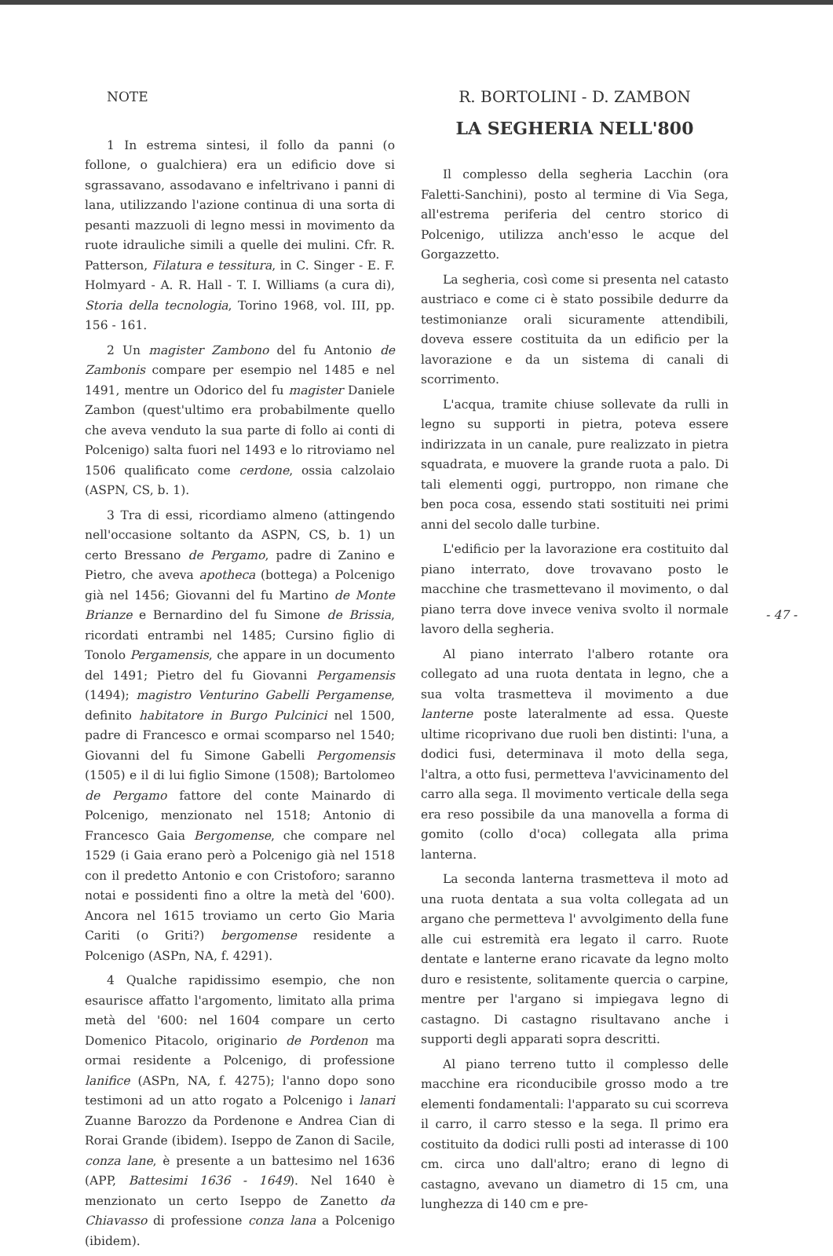NOTE
1 In estrema sintesi, il follo da panni (o follone, o gualchiera) era un edificio dove si sgrassavano, assodavano e infeltrivano i panni di lana, utilizzando l'azione continua di una sorta di pesanti mazzuoli di legno messi in movimento da ruote idrauliche simili a quelle dei mulini. Cfr. R. Patterson, Filatura e tessitura, in C. Singer - E. F. Holmyard - A. R. Hall - T. I. Williams (a cura di), Storia della tecnologia, Torino 1968, vol. III, pp. 156 - 161.
2 Un magister Zambono del fu Antonio de Zambonis compare per esempio nel 1485 e nel 1491, mentre un Odorico del fu magister Daniele Zambon (quest'ultimo era probabilmente quello che aveva venduto la sua parte di follo ai conti di Polcenigo) salta fuori nel 1493 e lo ritroviamo nel 1506 qualificato come cerdone, ossia calzolaio (ASPN, CS, b. 1).
3 Tra di essi, ricordiamo almeno (attingendo nell'occasione soltanto da ASPN, CS, b. 1) un certo Bressano de Pergamo, padre di Zanino e Pietro, che aveva apotheca (bottega) a Polcenigo già nel 1456; Giovanni del fu Martino de Monte Brianze e Bernardino del fu Simone de Brissia, ricordati entrambi nel 1485; Cursino figlio di Tonolo Pergamensis, che appare in un documento del 1491; Pietro del fu Giovanni Pergamensis (1494); magistro Venturino Gabelli Pergamense, definito habitatore in Burgo Pulcinici nel 1500, padre di Francesco e ormai scomparso nel 1540; Giovanni del fu Simone Gabelli Pergomensis (1505) e il di lui figlio Simone (1508); Bartolomeo de Pergamo fattore del conte Mainardo di Polcenigo, menzionato nel 1518; Antonio di Francesco Gaia Bergomense, che compare nel 1529 (i Gaia erano però a Polcenigo già nel 1518 con il predetto Antonio e con Cristoforo; saranno notai e possidenti fino a oltre la metà del '600). Ancora nel 1615 troviamo un certo Gio Maria Cariti (o Griti?) bergomense residente a Polcenigo (ASPn, NA, f. 4291).
4 Qualche rapidissimo esempio, che non esaurisce affatto l'argomento, limitato alla prima metà del '600: nel 1604 compare un certo Domenico Pitacolo, originario de Pordenon ma ormai residente a Polcenigo, di professione lanifice (ASPn, NA, f. 4275); l'anno dopo sono testimoni ad un atto rogato a Polcenigo i lanari Zuanne Barozzo da Pordenone e Andrea Cian di Rorai Grande (ibidem). Iseppo de Zanon di Sacile, conza lane, è presente a un battesimo nel 1636 (APP, Battesimi 1636 - 1649). Nel 1640 è menzionato un certo Iseppo de Zanetto da Chiavasso di professione conza lana a Polcenigo (ibidem).
R. BORTOLINI - D. ZAMBON
LA SEGHERIA NELL'800
Il complesso della segheria Lacchin (ora Faletti-Sanchini), posto al termine di Via Sega, all'estrema periferia del centro storico di Polcenigo, utilizza anch'esso le acque del Gorgazzetto.
La segheria, così come si presenta nel catasto austriaco e come ci è stato possibile dedurre da testimonianze orali sicuramente attendibili, doveva essere costituita da un edificio per la lavorazione e da un sistema di canali di scorrimento.
L'acqua, tramite chiuse sollevate da rulli in legno su supporti in pietra, poteva essere indirizzata in un canale, pure realizzato in pietra squadrata, e muovere la grande ruota a palo. Di tali elementi oggi, purtroppo, non rimane che ben poca cosa, essendo stati sostituiti nei primi anni del secolo dalle turbine.
L'edificio per la lavorazione era costituito dal piano interrato, dove trovavano posto le macchine che trasmettevano il movimento, o dal piano terra dove invece veniva svolto il normale lavoro della segheria.
Al piano interrato l'albero rotante ora collegato ad una ruota dentata in legno, che a sua volta trasmetteva il movimento a due lanterne poste lateralmente ad essa. Queste ultime ricoprivano due ruoli ben distinti: l'una, a dodici fusi, determinava il moto della sega, l'altra, a otto fusi, permetteva l'avvicinamento del carro alla sega. Il movimento verticale della sega era reso possibile da una manovella a forma di gomito (collo d'oca) collegata alla prima lanterna.
La seconda lanterna trasmetteva il moto ad una ruota dentata a sua volta collegata ad un argano che permetteva l' avvolgimento della fune alle cui estremità era legato il carro. Ruote dentate e lanterne erano ricavate da legno molto duro e resistente, solitamente quercia o carpine, mentre per l'argano si impiegava legno di castagno. Di castagno risultavano anche i supporti degli apparati sopra descritti.
Al piano terreno tutto il complesso delle macchine era riconducibile grosso modo a tre elementi fondamentali: l'apparato su cui scorreva il carro, il carro stesso e la sega. Il primo era costituito da dodici rulli posti ad interasse di 100 cm. circa uno dall'altro; erano di legno di castagno, avevano un diametro di 15 cm, una lunghezza di 140 cm e pre-
- 47 -